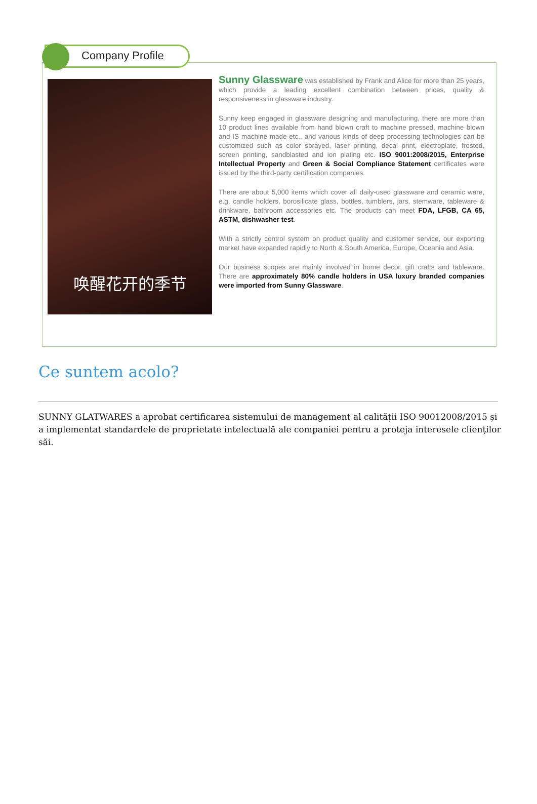Company Profile
唤醒花开的季节
Sunny Glassware was established by Frank and Alice for more than 25 years, which provide a leading excellent combination between prices, quality & responsiveness in glassware industry.
Sunny keep engaged in glassware designing and manufacturing, there are more than 10 product lines available from hand blown craft to machine pressed, machine blown and IS machine made etc., and various kinds of deep processing technologies can be customized such as color sprayed, laser printing, decal print, electroplate, frosted, screen printing, sandblasted and ion plating etc. ISO 9001:2008/2015, Enterprise Intellectual Property and Green & Social Compliance Statement certificates were issued by the third-party certification companies.
There are about 5,000 items which cover all daily-used glassware and ceramic ware, e.g. candle holders, borosilicate glass, bottles, tumblers, jars, stemware, tableware & drinkware, bathroom accessories etc. The products can meet FDA, LFGB, CA 65, ASTM, dishwasher test.
With a strictly control system on product quality and customer service, our exporting market have expanded rapidly to North & South America, Europe, Oceania and Asia.
Our business scopes are mainly involved in home decor, gift crafts and tableware. There are approximately 80% candle holders in USA luxury branded companies were imported from Sunny Glassware.
Ce suntem acolo?
SUNNY GLATWARES a aprobat certificarea sistemului de management al calității ISO 90012008/2015 și a implementat standardele de proprietate intelectuală ale companiei pentru a proteja interesele clienților săi.